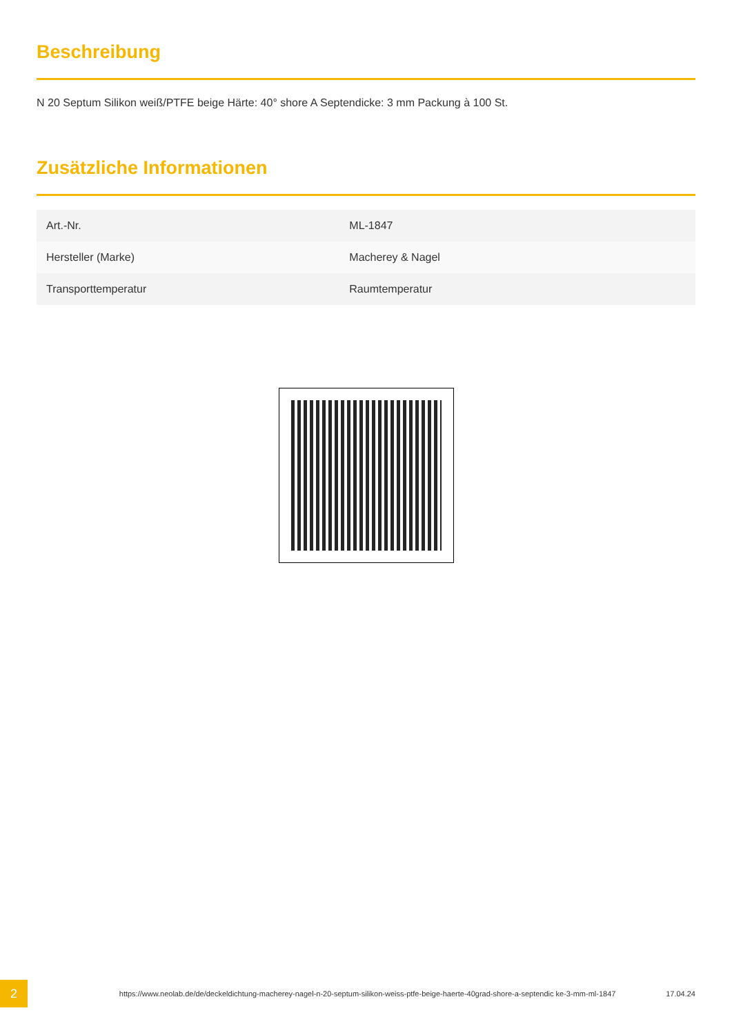Beschreibung
N 20 Septum Silikon weiß/PTFE beige Härte: 40° shore A Septendicke: 3 mm Packung à 100 St.
Zusätzliche Informationen
| Art.-Nr. | ML-1847 |
| Hersteller (Marke) | Macherey & Nagel |
| Transporttemperatur | Raumtemperatur |
2
https://www.neolab.de/de/deckeldichtung-macherey-nagel-n-20-septum-silikon-weiss-ptfe-beige-haerte-40grad-shore-a-septendic ke-3-mm-ml-1847
17.04.24